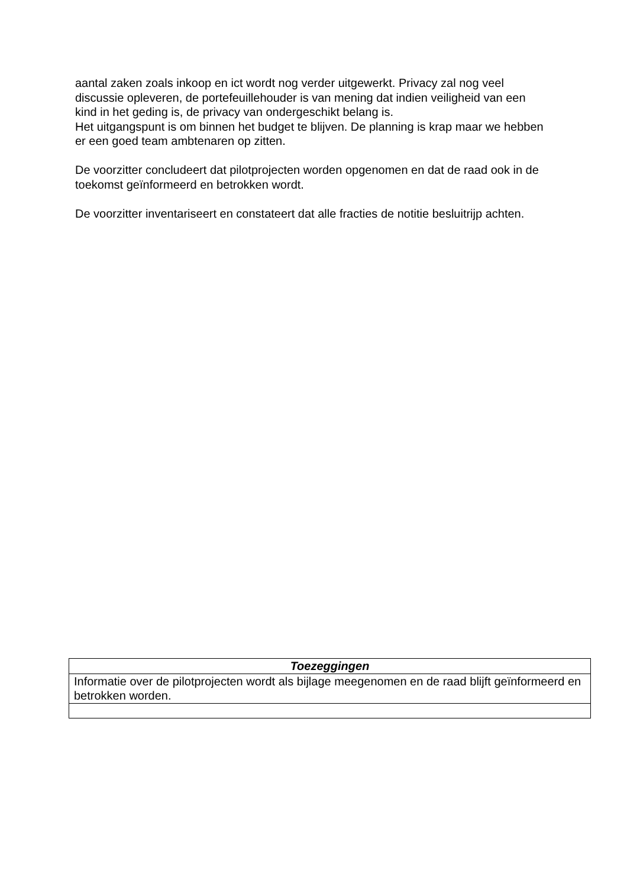aantal zaken zoals inkoop en ict wordt nog verder uitgewerkt. Privacy zal nog veel discussie opleveren, de portefeuillehouder is van mening dat indien veiligheid van een kind in het geding is, de privacy van ondergeschikt belang is.
Het uitgangspunt is om binnen het budget te blijven. De planning is krap maar we hebben er een goed team ambtenaren op zitten.
De voorzitter concludeert dat pilotprojecten worden opgenomen en dat de raad ook in de toekomst geïnformeerd en betrokken wordt.
De voorzitter inventariseert en constateert dat alle fracties de notitie besluitrijp achten.
| Toezeggingen |
| --- |
| Informatie over de pilotprojecten wordt als bijlage meegenomen en de raad blijft geïnformeerd en betrokken worden. |